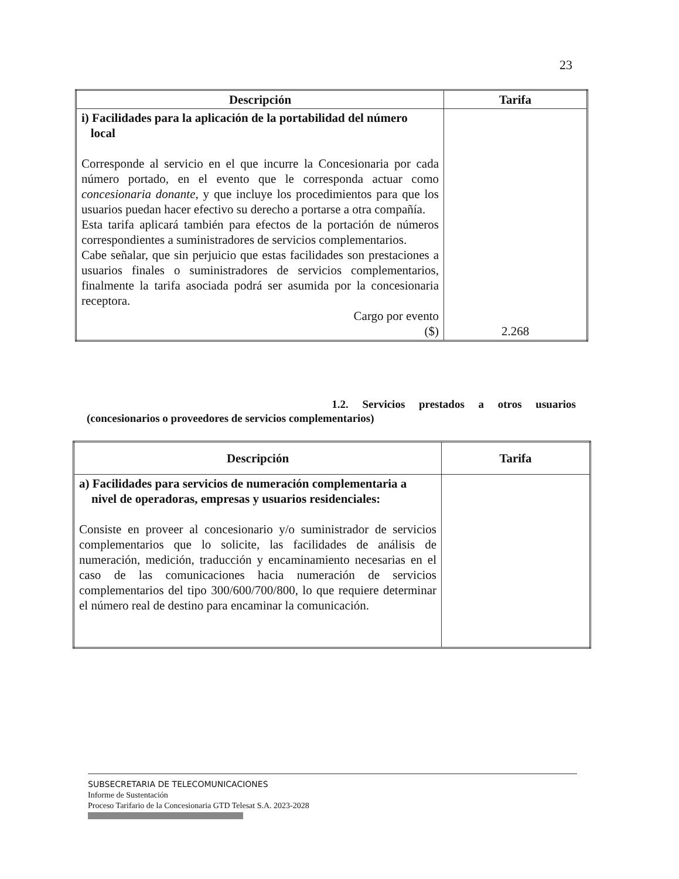23
| Descripción | Tarifa |
| --- | --- |
| i) Facilidades para la aplicación de la portabilidad del número local Corresponde al servicio en el que incurre la Concesionaria por cada número portado, en el evento que le corresponda actuar como concesionaria donante , y que incluye los procedimientos para que los usuarios puedan hacer efectivo su derecho a portarse a otra compañía. Esta tarifa aplicará también para efectos de la portación de números correspondientes a suministradores de servicios complementarios. Cabe señalar, que sin perjuicio que estas facilidades son prestaciones a usuarios finales o suministradores de servicios complementarios, finalmente la tarifa asociada podrá ser asumida por la concesionaria receptora. Cargo por evento ($) | 2.268 |
1.2. Servicios prestados a otros usuarios
(concesionarios o proveedores de servicios complementarios)
| Descripción | Tarifa |
| --- | --- |
| a) Facilidades para servicios de numeración complementaria a nivel de operadoras, empresas y usuarios residenciales: Consiste en proveer al concesionario y/o suministrador de servicios complementarios que lo solicite, las facilidades de análisis de numeración, medición, traducción y encaminamiento necesarias en el caso de las comunicaciones hacia numeración de servicios complementarios del tipo 300/600/700/800, lo que requiere determinar el número real de destino para encaminar la comunicación. | |
SUBSECRETARIA DE TELECOMUNICACIONES
Informe de Sustentación
Proceso Tarifario de la Concesionaria GTD Telesat S.A. 2023-2028